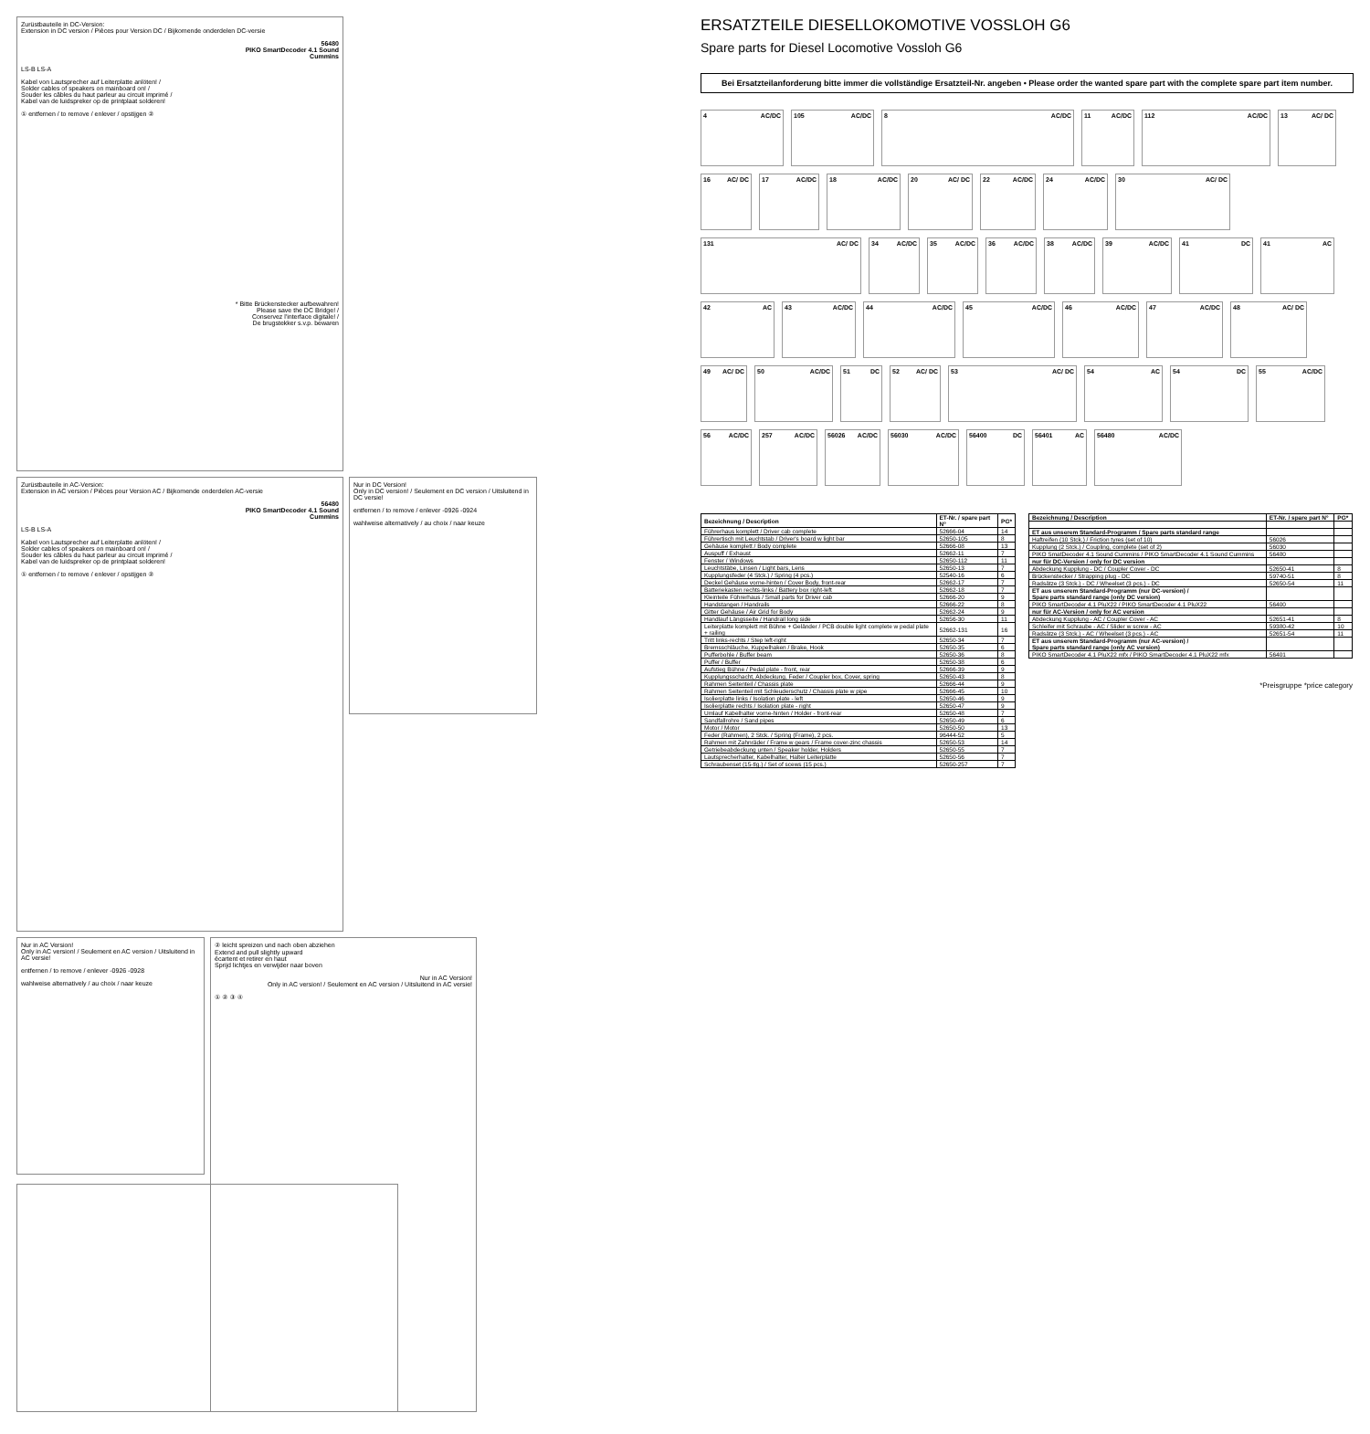Zurüstbauteile in DC-Version:
Extension in DC version / Pièces pour Version DC / Bijkomende onderdelen DC-versie
56480
PIKO SmartDecoder 4.1 Sound
Cummins
LS-B LS-A
Kabel von Lautsprecher auf Leiterplatte anlöten! /
Solder cables of speakers on mainboard on! /
Souder les câbles du haut parleur au circuit imprimé /
Kabel van de luidspreker op de printplaat solderen!
① entfernen / to remove / enlever / opstijgen ②
* Bitte Brückenstecker aufbewahren!
Please save the DC Bridge! /
Conservez l'interface digitale! /
De brugstekker s.v.p. bewaren
Zurüstbauteile in AC-Version:
Extension in AC version / Pièces pour Version AC / Bijkomende onderdelen AC-versie
56480
PIKO SmartDecoder 4.1 Sound
Cummins
LS-B LS-A
Kabel von Lautsprecher auf Leiterplatte anlöten! /
Solder cables of speakers on mainboard on! /
Souder les câbles du haut parleur au circuit imprimé /
Kabel van de luidspreker op de printplaat solderen!
① entfernen / to remove / enlever / opstijgen ②
Nur in DC Version!
Only in DC version! / Seulement en DC version / Uitsluitend in DC versie!
entfernen / to remove / enlever -0926 -0924
wahlweise alternatively / au choix / naar keuze
Nur in AC Version!
Only in AC version! / Seulement en AC version / Uitsluitend in AC versie!
entfernen / to remove / enlever -0926 -0928
wahlweise alternatively / au choix / naar keuze
② leicht spreizen und nach oben abziehen
Extend and pull slightly upward
écartent et retirer en haut
Sprijd lichtjes en verwijder naar boven
Nur in AC Version!
Only in AC version! / Seulement en AC version / Uitsluitend in AC versie!
① ② ③ ④
ERSATZTEILE DIESELLOKOMOTIVE VOSSLOH G6
Spare parts for Diesel Locomotive Vossloh G6
Bei Ersatzteilanforderung bitte immer die vollständige Ersatzteil-Nr. angeben • Please order the wanted spare part with the complete spare part item number.
4 AC/DC
105 AC/DC
8 AC/DC
11 AC/DC
112 AC/DC
13 AC/ DC
16 AC/ DC
17 AC/DC
18 AC/DC
20 AC/ DC
22 AC/DC
24 AC/DC
30 AC/ DC
131 AC/ DC
34 AC/DC
35 AC/DC
36 AC/DC
38 AC/DC
39 AC/DC
41 DC
41 AC
42 AC
43 AC/DC
44 AC/DC
45 AC/DC
46 AC/DC
47 AC/DC
48 AC/ DC
49 AC/ DC
50 AC/DC
51 DC
52 AC/ DC
53 AC/ DC
54 AC
54 DC
55 AC/DC
56 AC/DC
257 AC/DC
56026 AC/DC
56030 AC/DC
56400 DC
56401 AC
56480 AC/DC
| Bezeichnung / Description | ET-Nr. / spare part N° | PG* |
| --- | --- | --- |
| Führerhaus komplett / Driver cab complete | 52666-04 | 14 |
| Führertisch mit Leuchtstab / Driver's board w light bar | 52650-105 | 8 |
| Gehäuse komplett / Body complete | 52666-08 | 13 |
| Auspuff / Exhaust | 52662-11 | 7 |
| Fenster / Windows | 52650-112 | 11 |
| Leuchtstäbe, Linsen / Light bars, Lens | 52650-13 | 7 |
| Kupplungsfeder (4 Stck.) / Spring (4 pcs.) | 52540-16 | 6 |
| Deckel Gehäuse vorne-hinten / Cover Body, front-rear | 52662-17 | 7 |
| Batteriekasten rechts-links / Battery box right-left | 52662-18 | 7 |
| Kleinteile Führerhaus / Small parts for Driver cab | 52666-20 | 9 |
| Handstangen / Handrails | 52666-22 | 8 |
| Gitter Gehäuse / Air Grid for Body | 52662-24 | 9 |
| Handlauf Längsseite / Handrail long side | 52656-30 | 11 |
| Leiterplatte komplett mit Bühne + Geländer / PCB double light complete w pedal plate + railing | 52662-131 | 16 |
| Tritt links-rechts / Step left-right | 52650-34 | 7 |
| Bremsschläuche, Kuppelhaken / Brake, Hook | 52650-35 | 6 |
| Pufferbohle / Buffer beam | 52650-36 | 8 |
| Puffer / Buffer | 52650-38 | 6 |
| Aufstieg Bühne / Pedal plate - front, rear | 52666-39 | 9 |
| Kupplungsschacht, Abdeckung, Feder / Coupler box, Cover, spring | 52650-43 | 8 |
| Rahmen Seitenteil / Chassis plate | 52666-44 | 9 |
| Rahmen Seitenteil mit Schleuderschutz / Chassis plate w pipe | 52666-45 | 10 |
| Isolierplatte links / Isolation plate - left | 52650-46 | 9 |
| Isolierplatte rechts / Isolation plate - right | 52650-47 | 9 |
| Umlauf Kabelhalter vorne-hinten / Holder - front-rear | 52650-48 | 7 |
| Sandfallrohre / Sand pipes | 52650-49 | 6 |
| Motor / Motor | 52650-50 | 13 |
| Feder (Rahmen), 2 Stck. / Spring (Frame), 2 pcs. | 96444-52 | 5 |
| Rahmen mit Zahnräder / Frame w gears / Frame cover-zinc chassis | 52650-53 | 14 |
| Getriebeabdeckung unten / Speaker holder, Holders | 52650-55 | 7 |
| Lautsprecherhalter, Kabelhalter, Halter Leiterplatte | 52650-56 | 7 |
| Schraubenset (15-tlg.) / Set of scews (15 pcs.) | 52650-257 | 7 |
| Bezeichnung / Description | ET-Nr. / spare part N° | PG* |
| --- | --- | --- |
| ET aus unserem Standard-Programm / Spare parts standard range | | |
| Haftreifen (10 Stck.) / Friction tyres (set of 10) | 56026 | |
| Kupplung (2 Stck.) / Coupling, complete (set of 2) | 56030 | |
| PIKO SmatDecoder 4.1 Sound Cummins / PIKO SmartDecoder 4.1 Sound Cummins | 56480 | |
| nur für DC-Version / only for DC version | | |
| Abdeckung Kupplung - DC / Coupler Cover - DC | 52650-41 | 8 |
| Brückenstecker / Strapping plug - DC | 59740-51 | 8 |
| Radsätze (3 Stck.) - DC / Wheelset (3 pcs.) - DC | 52650-54 | 11 |
| ET aus unserem Standard-Programm (nur DC-version) / Spare parts standard range (only DC version) | | |
| PIKO SmartDecoder 4.1 PluX22 / PIKO SmartDecoder 4.1 PluX22 | 56400 | |
| nur für AC-Version / only for AC version | | |
| Abdeckung Kupplung - AC / Coupler Cover - AC | 52651-41 | 8 |
| Schleifer mit Schraube - AC / Slider w screw - AC | 59380-42 | 10 |
| Radsätze (3 Stck.) - AC / Wheelset (3 pcs.) - AC | 52651-54 | 11 |
| ET aus unserem Standard-Programm (nur AC-version) / Spare parts standard range (only AC version) | | |
| PIKO SmartDecoder 4.1 PluX22 mfx / PIKO SmartDecoder 4.1 PluX22 mfx | 56401 | |
*Preisgruppe *price category